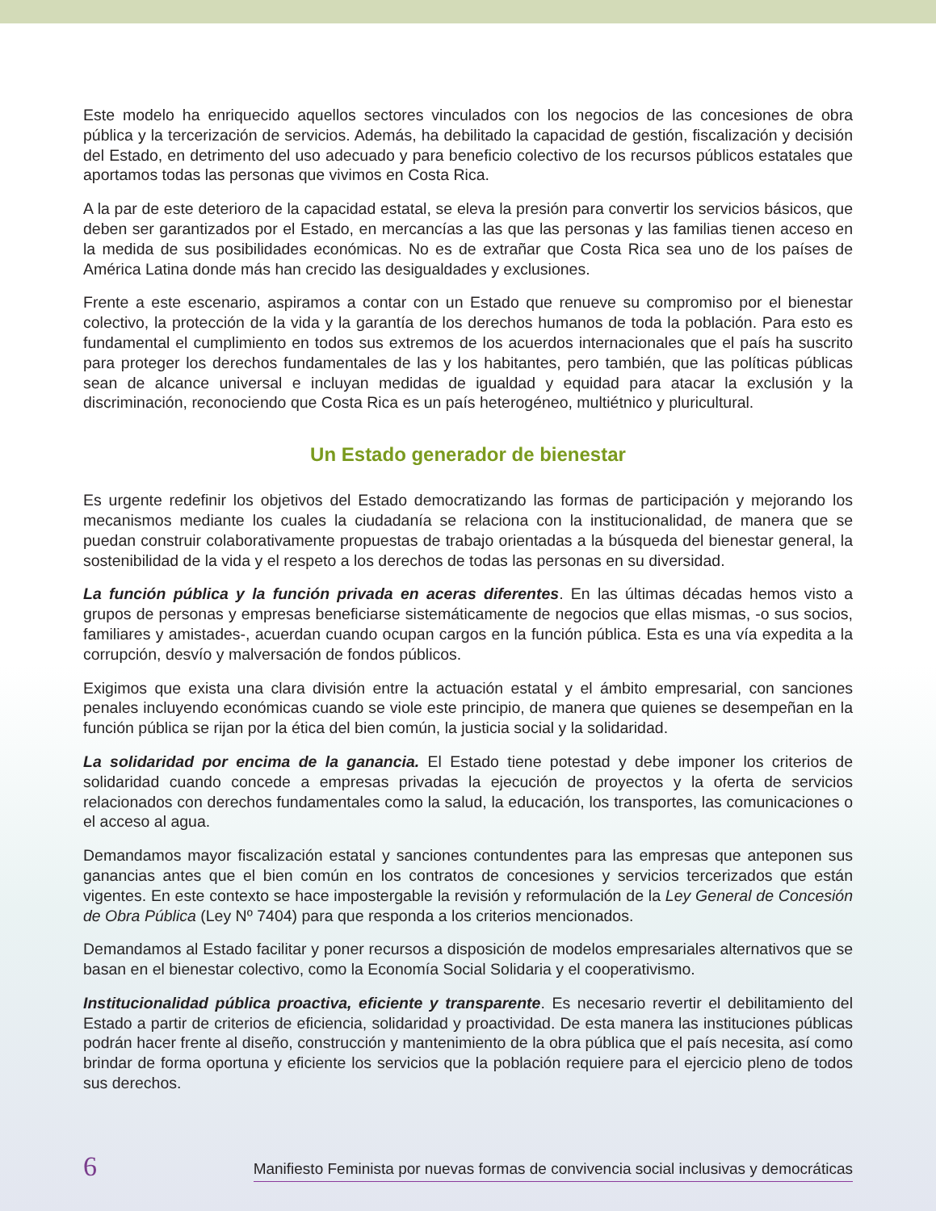Este modelo ha enriquecido aquellos sectores vinculados con los negocios de las concesiones de obra pública y la tercerización de servicios. Además, ha debilitado la capacidad de gestión, fiscalización y decisión del Estado, en detrimento del uso adecuado y para beneficio colectivo de los recursos públicos estatales que aportamos todas las personas que vivimos en Costa Rica.
A la par de este deterioro de la capacidad estatal, se eleva la presión para convertir los servicios básicos, que deben ser garantizados por el Estado, en mercancías a las que las personas y las familias tienen acceso en la medida de sus posibilidades económicas. No es de extrañar que Costa Rica sea uno de los países de América Latina donde más han crecido las desigualdades y exclusiones.
Frente a este escenario, aspiramos a contar con un Estado que renueve su compromiso por el bienestar colectivo, la protección de la vida y la garantía de los derechos humanos de toda la población. Para esto es fundamental el cumplimiento en todos sus extremos de los acuerdos internacionales que el país ha suscrito para proteger los derechos fundamentales de las y los habitantes, pero también, que las políticas públicas sean de alcance universal e incluyan medidas de igualdad y equidad para atacar la exclusión y la discriminación, reconociendo que Costa Rica es un país heterogéneo, multiétnico y pluricultural.
Un Estado generador de bienestar
Es urgente redefinir los objetivos del Estado democratizando las formas de participación y mejorando los mecanismos mediante los cuales la ciudadanía se relaciona con la institucionalidad, de manera que se puedan construir colaborativamente propuestas de trabajo orientadas a la búsqueda del bienestar general, la sostenibilidad de la vida y el respeto a los derechos de todas las personas en su diversidad.
La función pública y la función privada en aceras diferentes. En las últimas décadas hemos visto a grupos de personas y empresas beneficiarse sistemáticamente de negocios que ellas mismas, -o sus socios, familiares y amistades-, acuerdan cuando ocupan cargos en la función pública. Esta es una vía expedita a la corrupción, desvío y malversación de fondos públicos.
Exigimos que exista una clara división entre la actuación estatal y el ámbito empresarial, con sanciones penales incluyendo económicas cuando se viole este principio, de manera que quienes se desempeñan en la función pública se rijan por la ética del bien común, la justicia social y la solidaridad.
La solidaridad por encima de la ganancia. El Estado tiene potestad y debe imponer los criterios de solidaridad cuando concede a empresas privadas la ejecución de proyectos y la oferta de servicios relacionados con derechos fundamentales como la salud, la educación, los transportes, las comunicaciones o el acceso al agua.
Demandamos mayor fiscalización estatal y sanciones contundentes para las empresas que anteponen sus ganancias antes que el bien común en los contratos de concesiones y servicios tercerizados que están vigentes. En este contexto se hace impostergable la revisión y reformulación de la Ley General de Concesión de Obra Pública (Ley Nº 7404) para que responda a los criterios mencionados.
Demandamos al Estado facilitar y poner recursos a disposición de modelos empresariales alternativos que se basan en el bienestar colectivo, como la Economía Social Solidaria y el cooperativismo.
Institucionalidad pública proactiva, eficiente y transparente. Es necesario revertir el debilitamiento del Estado a partir de criterios de eficiencia, solidaridad y proactividad. De esta manera las instituciones públicas podrán hacer frente al diseño, construcción y mantenimiento de la obra pública que el país necesita, así como brindar de forma oportuna y eficiente los servicios que la población requiere para el ejercicio pleno de todos sus derechos.
6 Manifiesto Feminista por nuevas formas de convivencia social inclusivas y democráticas